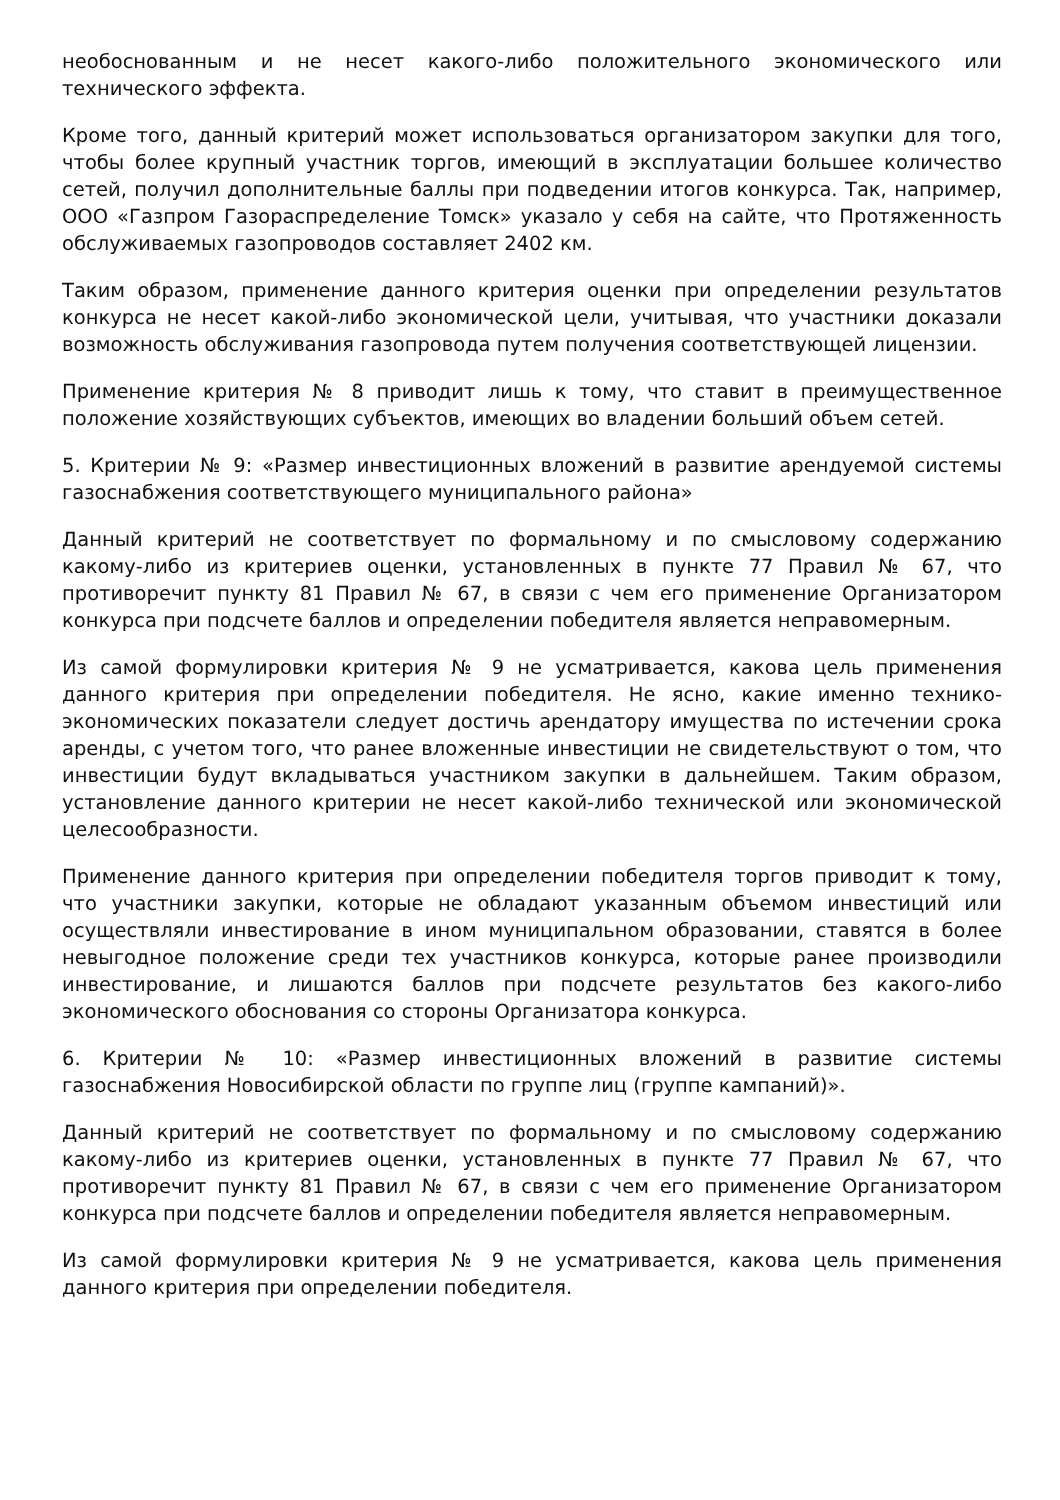необоснованным и не несет какого-либо положительного экономического или технического эффекта.
Кроме того, данный критерий может использоваться организатором закупки для того, чтобы более крупный участник торгов, имеющий в эксплуатации большее количество сетей, получил дополнительные баллы при подведении итогов конкурса. Так, например, ООО «Газпром Газораспределение Томск» указало у себя на сайте, что Протяженность обслуживаемых газопроводов составляет 2402 км.
Таким образом, применение данного критерия оценки при определении результатов конкурса не несет какой-либо экономической цели, учитывая, что участники доказали возможность обслуживания газопровода путем получения соответствующей лицензии.
Применение критерия № 8 приводит лишь к тому, что ставит в преимущественное положение хозяйствующих субъектов, имеющих во владении больший объем сетей.
5. Критерии № 9: «Размер инвестиционных вложений в развитие арендуемой системы газоснабжения соответствующего муниципального района»
Данный критерий не соответствует по формальному и по смысловому содержанию какому-либо из критериев оценки, установленных в пункте 77 Правил № 67, что противоречит пункту 81 Правил № 67, в связи с чем его применение Организатором конкурса при подсчете баллов и определении победителя является неправомерным.
Из самой формулировки критерия № 9 не усматривается, какова цель применения данного критерия при определении победителя. Не ясно, какие именно технико-экономических показатели следует достичь арендатору имущества по истечении срока аренды, с учетом того, что ранее вложенные инвестиции не свидетельствуют о том, что инвестиции будут вкладываться участником закупки в дальнейшем. Таким образом, установление данного критерии не несет какой-либо технической или экономической целесообразности.
Применение данного критерия при определении победителя торгов приводит к тому, что участники закупки, которые не обладают указанным объемом инвестиций или осуществляли инвестирование в ином муниципальном образовании, ставятся в более невыгодное положение среди тех участников конкурса, которые ранее производили инвестирование, и лишаются баллов при подсчете результатов без какого-либо экономического обоснования со стороны Организатора конкурса.
6. Критерии № 10: «Размер инвестиционных вложений в развитие системы газоснабжения Новосибирской области по группе лиц (группе кампаний)».
Данный критерий не соответствует по формальному и по смысловому содержанию какому-либо из критериев оценки, установленных в пункте 77 Правил № 67, что противоречит пункту 81 Правил № 67, в связи с чем его применение Организатором конкурса при подсчете баллов и определении победителя является неправомерным.
Из самой формулировки критерия № 9 не усматривается, какова цель применения данного критерия при определении победителя.